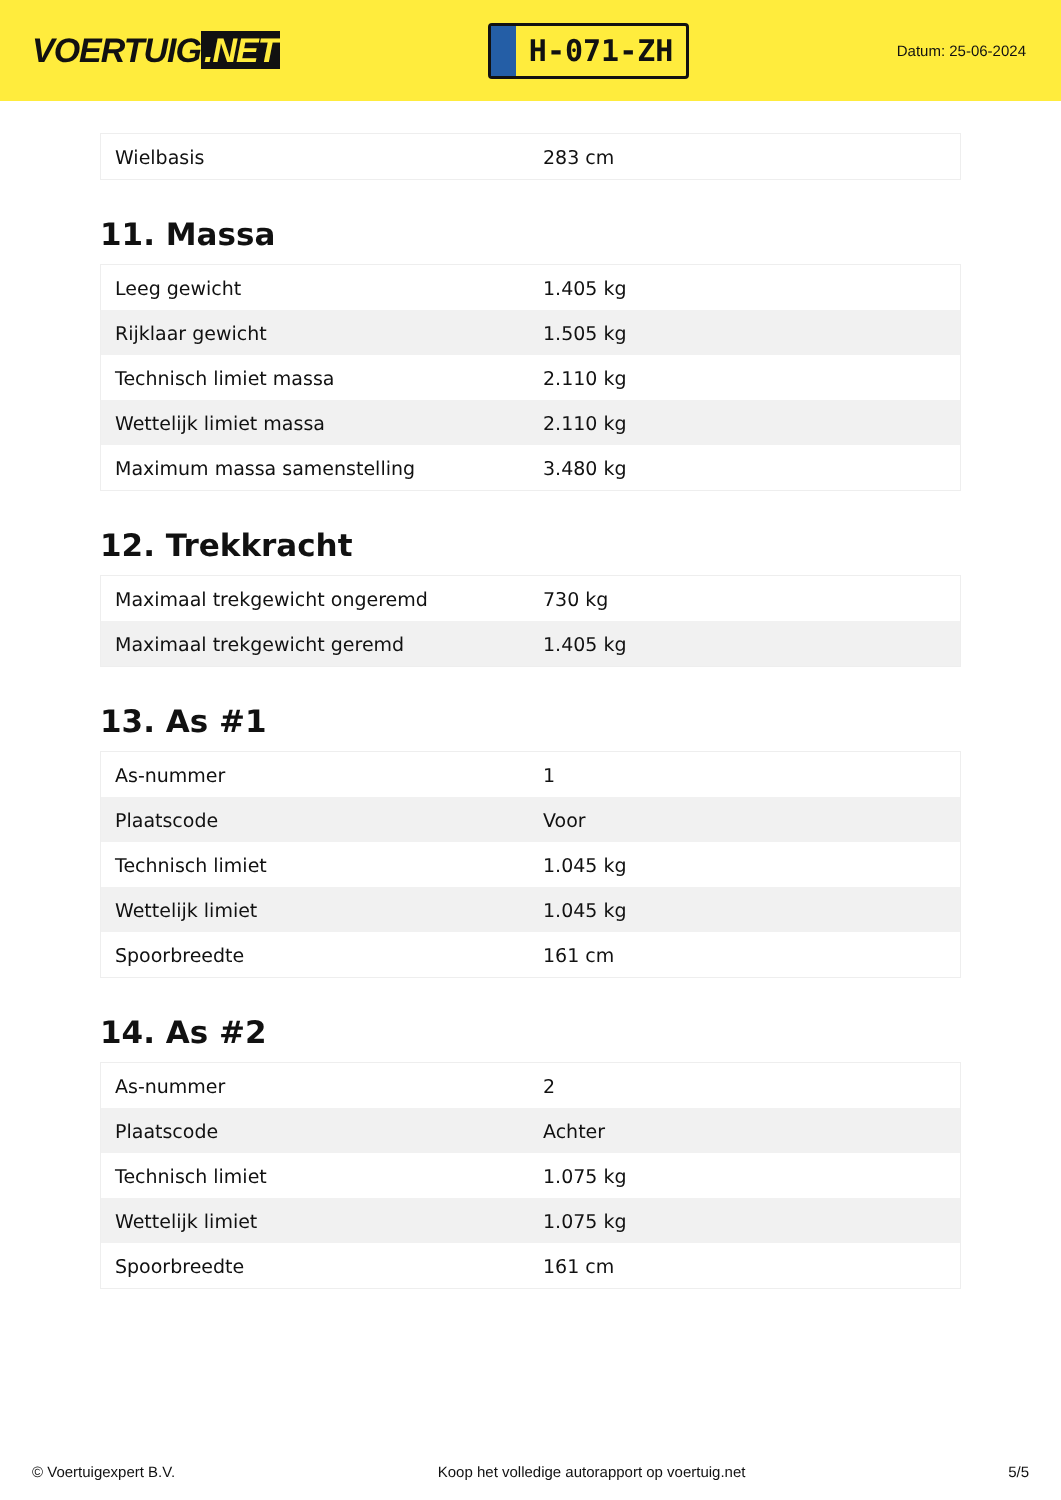VOERTUIG.NET
H-071-ZH
Datum: 25-06-2024
| Wielbasis | 283 cm |
11. Massa
| Leeg gewicht | 1.405 kg |
| Rijklaar gewicht | 1.505 kg |
| Technisch limiet massa | 2.110 kg |
| Wettelijk limiet massa | 2.110 kg |
| Maximum massa samenstelling | 3.480 kg |
12. Trekkracht
| Maximaal trekgewicht ongeremd | 730 kg |
| Maximaal trekgewicht geremd | 1.405 kg |
13. As #1
| As-nummer | 1 |
| Plaatscode | Voor |
| Technisch limiet | 1.045 kg |
| Wettelijk limiet | 1.045 kg |
| Spoorbreedte | 161 cm |
14. As #2
| As-nummer | 2 |
| Plaatscode | Achter |
| Technisch limiet | 1.075 kg |
| Wettelijk limiet | 1.075 kg |
| Spoorbreedte | 161 cm |
© Voertuigexpert B.V. Koop het volledige autorapport op voertuig.net 5/5